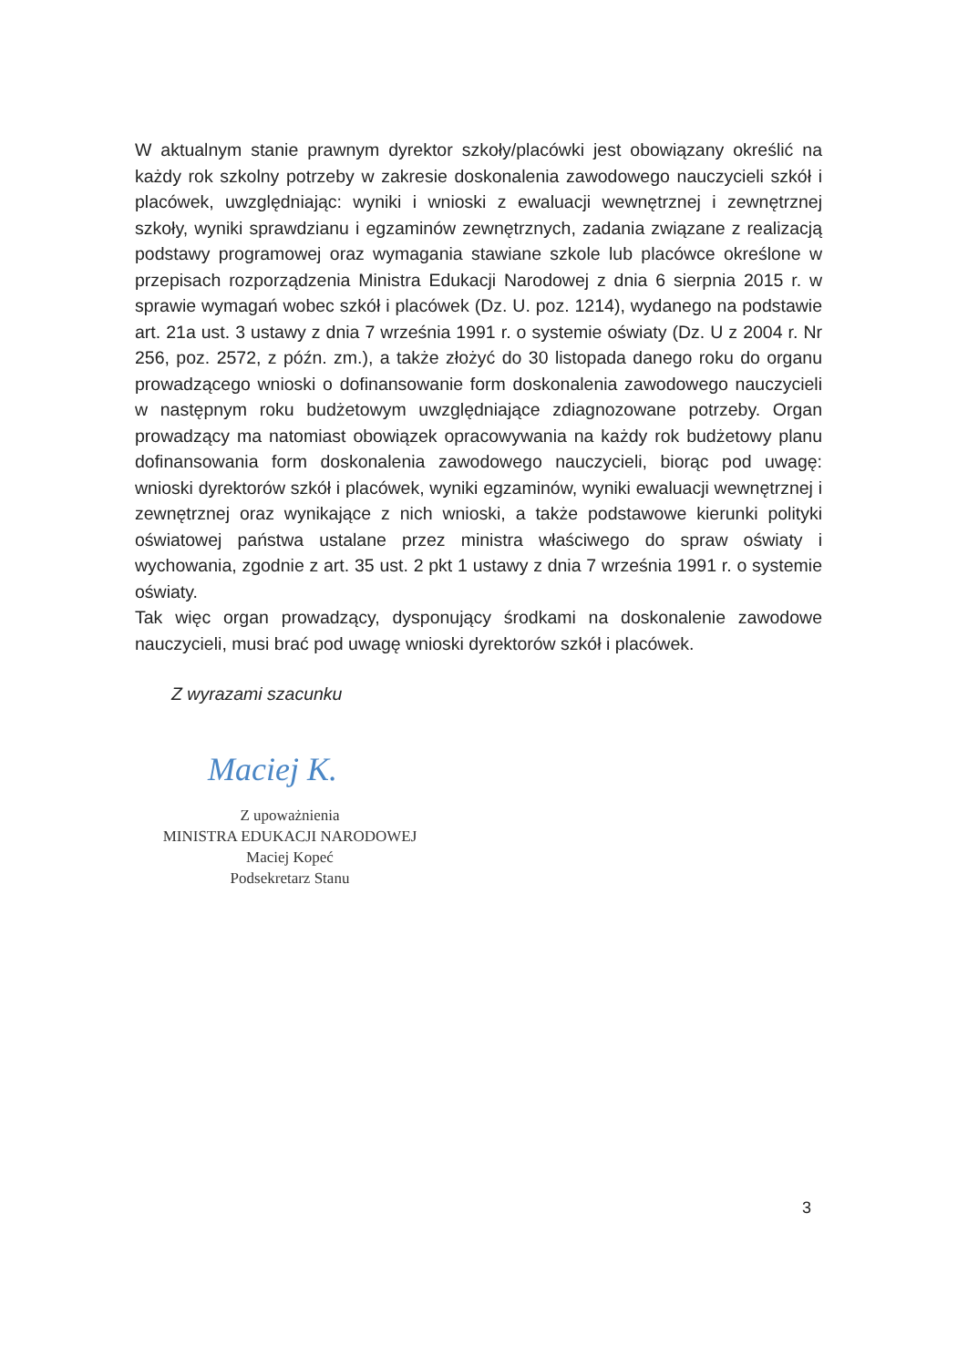W aktualnym stanie prawnym dyrektor szkoły/placówki jest obowiązany określić na każdy rok szkolny potrzeby w zakresie doskonalenia zawodowego nauczycieli szkół i placówek, uwzględniając: wyniki i wnioski z ewaluacji wewnętrznej i zewnętrznej szkoły, wyniki sprawdzianu i egzaminów zewnętrznych, zadania związane z realizacją podstawy programowej oraz wymagania stawiane szkole lub placówce określone w przepisach rozporządzenia Ministra Edukacji Narodowej z dnia 6 sierpnia 2015 r. w sprawie wymagań wobec szkół i placówek (Dz. U. poz. 1214), wydanego na podstawie art. 21a ust. 3 ustawy z dnia 7 września 1991 r. o systemie oświaty (Dz. U z 2004 r. Nr 256, poz. 2572, z późn. zm.), a także złożyć do 30 listopada danego roku do organu prowadzącego wnioski o dofinansowanie form doskonalenia zawodowego nauczycieli w następnym roku budżetowym uwzględniające zdiagnozowane potrzeby. Organ prowadzący ma natomiast obowiązek opracowywania na każdy rok budżetowy planu dofinansowania form doskonalenia zawodowego nauczycieli, biorąc pod uwagę: wnioski dyrektorów szkół i placówek, wyniki egzaminów, wyniki ewaluacji wewnętrznej i zewnętrznej oraz wynikające z nich wnioski, a także podstawowe kierunki polityki oświatowej państwa ustalane przez ministra właściwego do spraw oświaty i wychowania, zgodnie z art. 35 ust. 2 pkt 1 ustawy z dnia 7 września 1991 r. o systemie oświaty.
Tak więc organ prowadzący, dysponujący środkami na doskonalenie zawodowe nauczycieli, musi brać pod uwagę wnioski dyrektorów szkół i placówek.
Z wyrazami szacunku
Maciej K.
Z upoważnienia
MINISTRA EDUKACJI NARODOWEJ
Maciej Kopeć
Podsekretarz Stanu
3